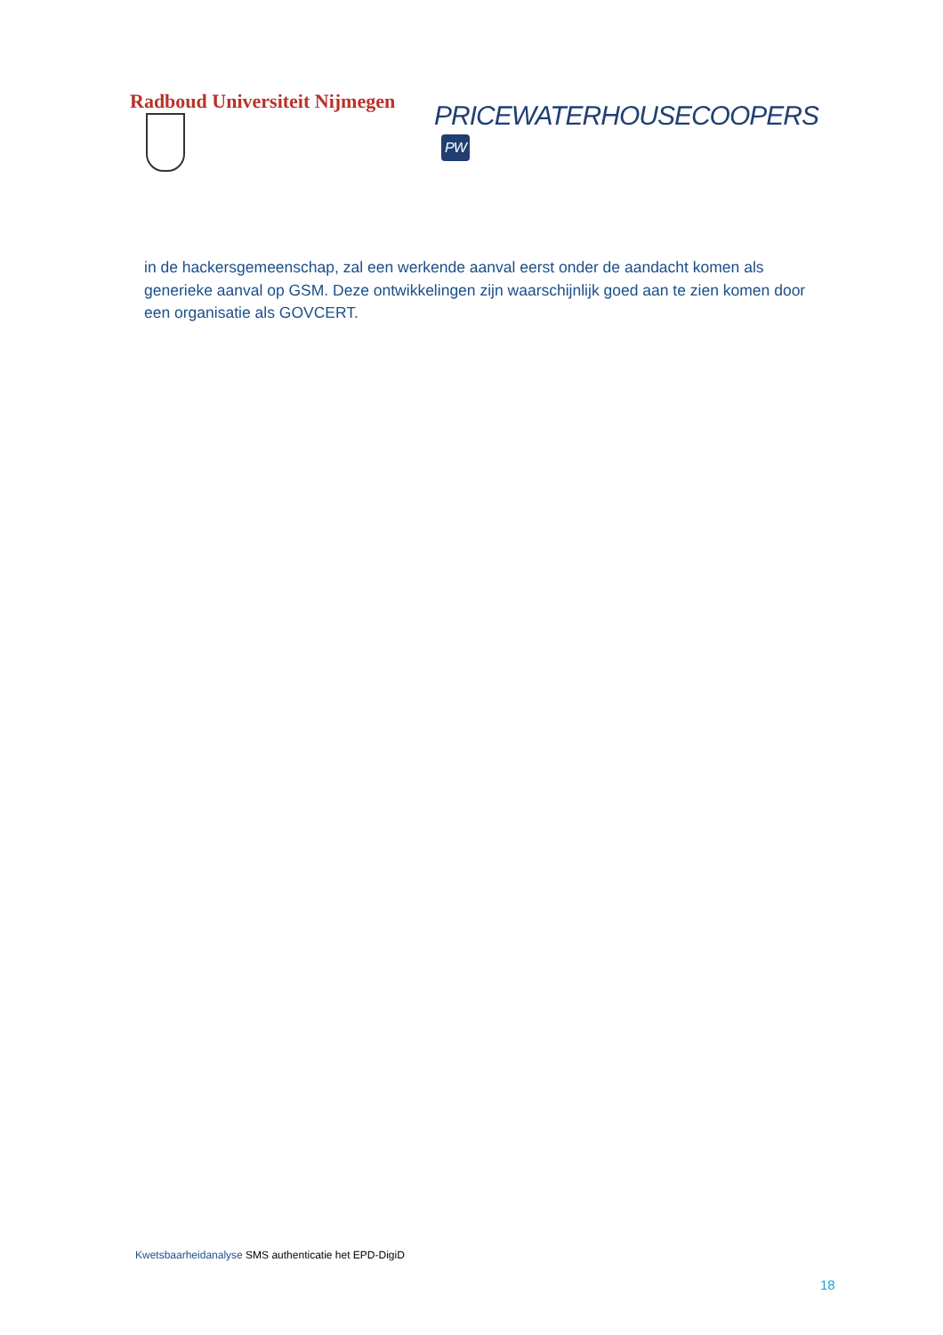Radboud Universiteit Nijmegen
PRICEWATERHOUSECOOPERS PW
in de hackersgemeenschap, zal een werkende aanval eerst onder de aandacht komen als generieke aanval op GSM. Deze ontwikkelingen zijn waarschijnlijk goed aan te zien komen door een organisatie als GOVCERT.
Kwetsbaarheidanalyse SMS authenticatie het EPD-DigiD
18